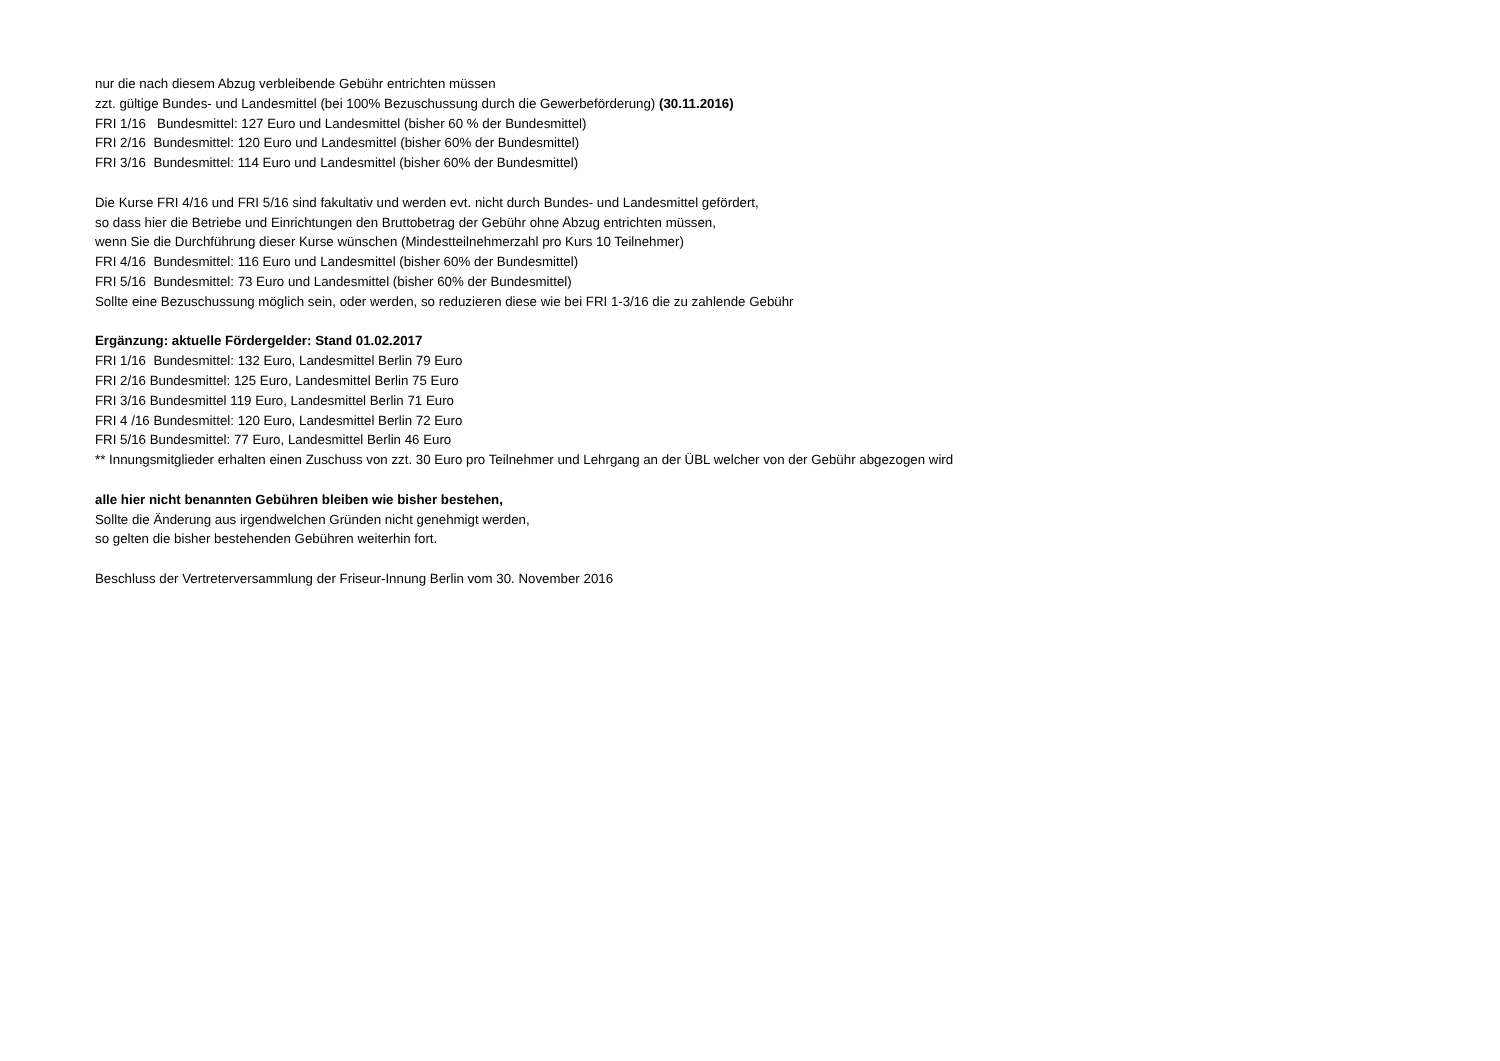nur die nach diesem Abzug verbleibende Gebühr entrichten müssen
zzt. gültige Bundes- und Landesmittel (bei 100% Bezuschussung durch die Gewerbeförderung) (30.11.2016)
FRI 1/16 Bundesmittel: 127 Euro und Landesmittel (bisher 60 % der Bundesmittel)
FRI 2/16 Bundesmittel: 120 Euro und Landesmittel (bisher 60% der Bundesmittel)
FRI 3/16 Bundesmittel: 114 Euro und Landesmittel (bisher 60% der Bundesmittel)
Die Kurse FRI 4/16 und FRI 5/16 sind fakultativ und werden evt. nicht durch Bundes- und Landesmittel gefördert,
so dass hier die Betriebe und Einrichtungen den Bruttobetrag der Gebühr ohne Abzug entrichten müssen,
wenn Sie die Durchführung dieser Kurse wünschen (Mindestteilnehmerzahl pro Kurs 10 Teilnehmer)
FRI 4/16 Bundesmittel: 116 Euro und Landesmittel (bisher 60% der Bundesmittel)
FRI 5/16 Bundesmittel: 73 Euro und Landesmittel (bisher 60% der Bundesmittel)
Sollte eine Bezuschussung möglich sein, oder werden, so reduzieren diese wie bei FRI 1-3/16 die zu zahlende Gebühr
Ergänzung: aktuelle Fördergelder: Stand 01.02.2017
FRI 1/16 Bundesmittel: 132 Euro, Landesmittel Berlin 79 Euro
FRI 2/16 Bundesmittel: 125 Euro, Landesmittel Berlin 75 Euro
FRI 3/16 Bundesmittel 119 Euro, Landesmittel Berlin 71 Euro
FRI 4 /16 Bundesmittel: 120 Euro, Landesmittel Berlin 72 Euro
FRI 5/16 Bundesmittel: 77 Euro, Landesmittel Berlin 46 Euro
** Innungsmitglieder erhalten einen Zuschuss von zzt. 30 Euro pro Teilnehmer und Lehrgang an der ÜBL welcher von der Gebühr abgezogen wird
alle hier nicht benannten Gebühren bleiben wie bisher bestehen,
Sollte die Änderung aus irgendwelchen Gründen nicht genehmigt werden,
so gelten die bisher bestehenden Gebühren weiterhin fort.
Beschluss der Vertreterversammlung der Friseur-Innung Berlin vom 30. November 2016